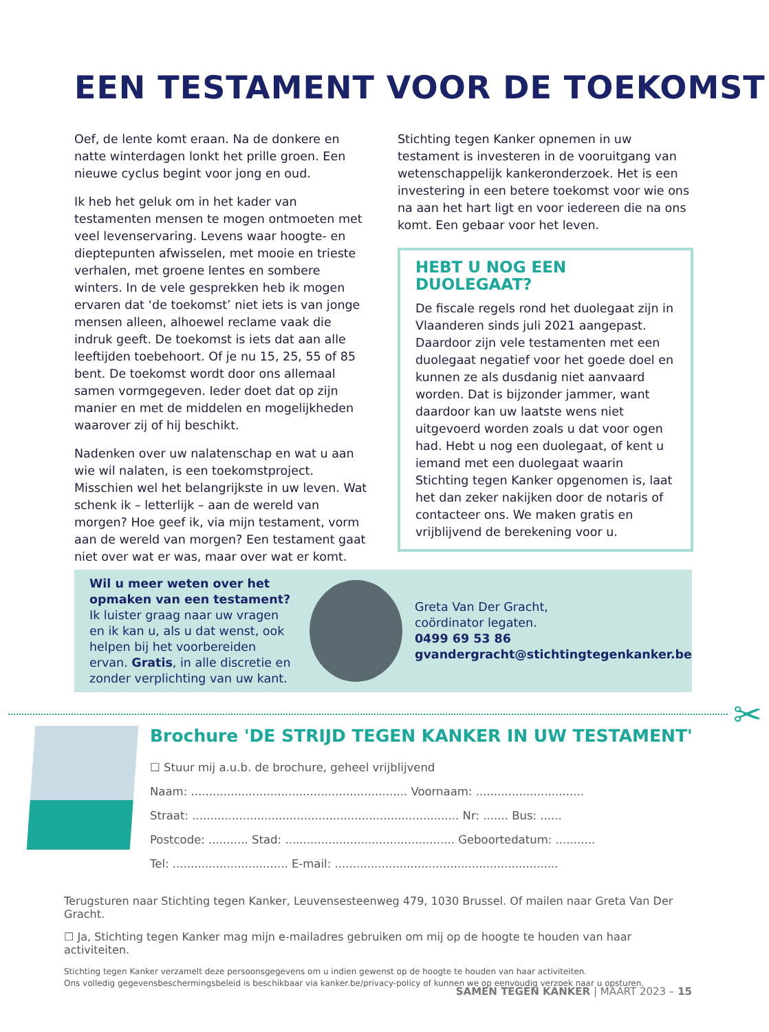EEN TESTAMENT VOOR DE TOEKOMST
Oef, de lente komt eraan. Na de donkere en natte winterdagen lonkt het prille groen. Een nieuwe cyclus begint voor jong en oud.
Ik heb het geluk om in het kader van testamenten mensen te mogen ontmoeten met veel levens­ervaring. Levens waar hoogte- en dieptepunten afwisselen, met mooie en trieste verhalen, met groene lentes en sombere winters. In de vele gesprekken heb ik mogen ervaren dat ‘de toekomst’ niet iets is van jonge mensen alleen, alhoewel reclame vaak die indruk geeft. De toekomst is iets dat aan alle leeftijden toebehoort. Of je nu 15, 25, 55 of 85 bent. De toekomst wordt door ons allemaal samen vormgegeven. Ieder doet dat op zijn manier en met de middelen en mogelijkheden waarover zij of hij beschikt.
Nadenken over uw nalatenschap en wat u aan wie wil nalaten, is een toekomstproject. Misschien wel het belangrijkste in uw leven. Wat schenk ik – letterlijk – aan de wereld van morgen? Hoe geef ik, via mijn testament, vorm aan de wereld van morgen? Een testament gaat niet over wat er was, maar over wat er komt.
Stichting tegen Kanker opnemen in uw testament is investeren in de vooruitgang van wetenschap­pelijk kankeronderzoek. Het is een investering in een betere toekomst voor wie ons na aan het hart ligt en voor iedereen die na ons komt. Een gebaar voor het leven.
HEBT U NOG EEN DUOLEGAAT?
De fiscale regels rond het duolegaat zijn in Vlaanderen sinds juli 2021 aangepast. Daardoor zijn vele testamenten met een duolegaat negatief voor het goede doel en kunnen ze als dusdanig niet aanvaard worden. Dat is bijzonder jammer, want daardoor kan uw laatste wens niet uitgevoerd worden zoals u dat voor ogen had. Hebt u nog een duolegaat, of kent u iemand met een duolegaat waarin Stichting tegen Kanker opgenomen is, laat het dan zeker nakijken door de notaris of contacteer ons. We maken gratis en vrijblijvend de berekening voor u.
Wil u meer weten over het opmaken van een testament? Ik luister graag naar uw vragen en ik kan u, als u dat wenst, ook helpen bij het voorbereiden ervan. Gratis, in alle discretie en zonder verplichting van uw kant.
Greta Van Der Gracht,
coördinator legaten.
0499 69 53 86
gvandergracht@stichtingtegenkanker.be
✂
Brochure 'DE STRIJD TEGEN KANKER IN UW TESTAMENT'
☐ Stuur mij a.u.b. de brochure, geheel vrijblijvend
Naam: ............................................................ Voornaam: ..............................
Straat: .......................................................................... Nr: ....... Bus: ......
Postcode: ........... Stad: ............................................... Geboortedatum: ...........
Tel: ................................ E-mail: ..............................................................
Terugsturen naar Stichting tegen Kanker, Leuvensesteenweg 479, 1030 Brussel. Of mailen naar Greta Van Der Gracht.
☐ Ja, Stichting tegen Kanker mag mijn e-mailadres gebruiken om mij op de hoogte te houden van haar activiteiten.
Stichting tegen Kanker verzamelt deze persoonsgegevens om u indien gewenst op de hoogte te houden van haar activiteiten.
Ons volledig gegevensbeschermingsbeleid is beschikbaar via kanker.be/privacy-policy of kunnen we op eenvoudig verzoek naar u opsturen.
SAMEN TEGEN KANKER | MAART 2023 – 15